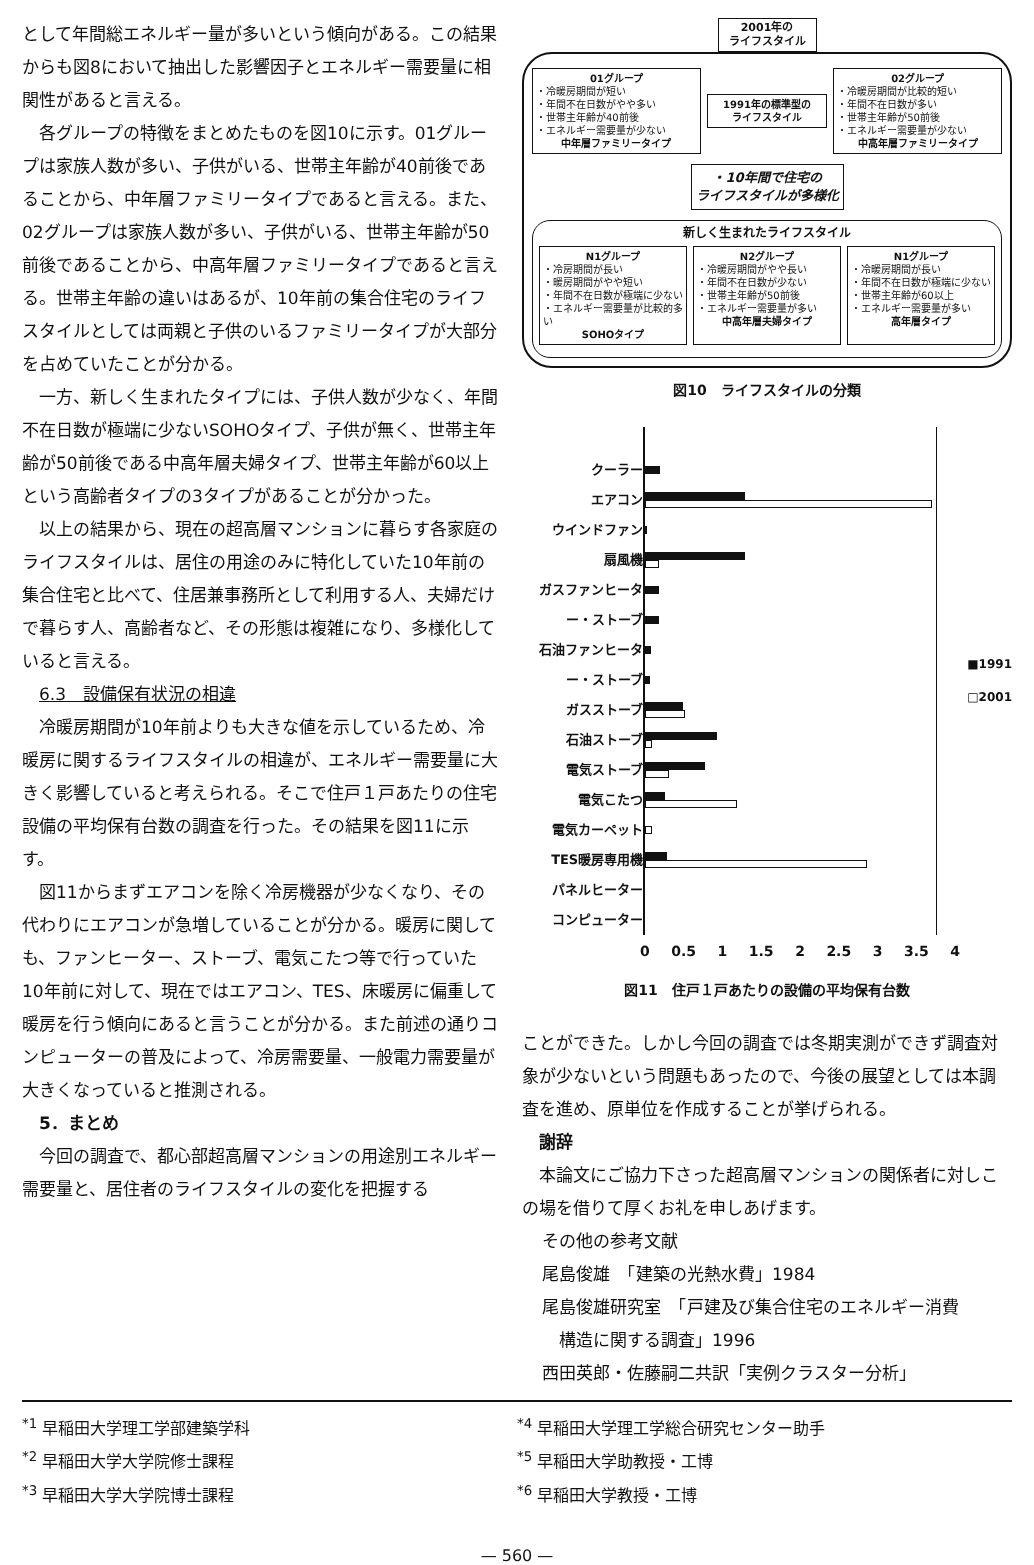として年間総エネルギー量が多いという傾向がある。この結果からも図8において抽出した影響因子とエネルギー需要量に相関性があると言える。
各グループの特徴をまとめたものを図10に示す。01グループは家族人数が多い、子供がいる、世帯主年齢が40前後であることから、中年層ファミリータイプであると言える。また、02グループは家族人数が多い、子供がいる、世帯主年齢が50前後であることから、中高年層ファミリータイプであると言える。世帯主年齢の違いはあるが、10年前の集合住宅のライフスタイルとしては両親と子供のいるファミリータイプが大部分を占めていたことが分かる。
一方、新しく生まれたタイプには、子供人数が少なく、年間不在日数が極端に少ないSOHOタイプ、子供が無く、世帯主年齢が50前後である中高年層夫婦タイプ、世帯主年齢が60以上という高齢者タイプの3タイプがあることが分かった。
以上の結果から、現在の超高層マンションに暮らす各家庭のライフスタイルは、居住の用途のみに特化していた10年前の集合住宅と比べて、住居兼事務所として利用する人、夫婦だけで暮らす人、高齢者など、その形態は複雑になり、多様化していると言える。
6.3　設備保有状況の相違
冷暖房期間が10年前よりも大きな値を示しているため、冷暖房に関するライフスタイルの相違が、エネルギー需要量に大きく影響していると考えられる。そこで住戸１戸あたりの住宅設備の平均保有台数の調査を行った。その結果を図11に示す。
図11からまずエアコンを除く冷房機器が少なくなり、その代わりにエアコンが急増していることが分かる。暖房に関しても、ファンヒーター、ストーブ、電気こたつ等で行っていた10年前に対して、現在ではエアコン、TES、床暖房に偏重して暖房を行う傾向にあると言うことが分かる。また前述の通りコンピューターの普及によって、冷房需要量、一般電力需要量が大きくなっていると推測される。
5．まとめ
今回の調査で、都心部超高層マンションの用途別エネルギー需要量と、居住者のライフスタイルの変化を把握する
2001年の
ライフスタイル
01グループ
・冷暖房期間が短い
・年間不在日数がやや多い
・世帯主年齢が40前後
・エネルギー需要量が少ない
中年層ファミリータイプ
1991年の標準型の
ライフスタイル
02グループ
・冷暖房期間が比較的短い
・年間不在日数が多い
・世帯主年齢が50前後
・エネルギー需要量が少ない
中高年層ファミリータイプ
・10年間で住宅の
ライフスタイルが多様化
新しく生まれたライフスタイル
N1グループ
・冷房期間が長い
・暖房期間がやや短い
・年間不在日数が極端に少ない
・エネルギー需要量が比較的多い
SOHOタイプ
N2グループ
・冷暖房期間がやや長い
・年間不在日数が少ない
・世帯主年齢が50前後
・エネルギー需要量が多い
中高年層夫婦タイプ
N1グループ
・冷暖房期間が長い
・年間不在日数が極端に少ない
・世帯主年齢が60以上
・エネルギー需要量が多い
高年層タイプ
図10　ライフスタイルの分類
クーラー
エアコン
ウインドファン
扇風機
ガスファンヒーター・ストーブ
石油ファンヒーター・ストーブ
ガスストーブ
石油ストーブ
電気ストーブ
電気こたつ
電気カーペット
TES暖房専用機
パネルヒーター
コンピューター
■1991
□2001
0 0.5 1 1.5 2 2.5 3 3.5 4
図11　住戸１戸あたりの設備の平均保有台数
ことができた。しかし今回の調査では冬期実測ができず調査対象が少ないという問題もあったので、今後の展望としては本調査を進め、原単位を作成することが挙げられる。
謝辞
本論文にご協力下さった超高層マンションの関係者に対しこの場を借りて厚くお礼を申しあげます。
その他の参考文献
尾島俊雄　「建築の光熱水費」1984
尾島俊雄研究室　「戸建及び集合住宅のエネルギー消費
　構造に関する調査」1996
西田英郎・佐藤嗣二共訳「実例クラスター分析」
<sup>*1</sup> 早稲田大学理工学部建築学科
<sup>*2</sup> 早稲田大学大学院修士課程
<sup>*3</sup> 早稲田大学大学院博士課程
<sup>*4</sup> 早稲田大学理工学総合研究センター助手
<sup>*5</sup> 早稲田大学助教授・工博
<sup>*6</sup> 早稲田大学教授・工博
— 560 —